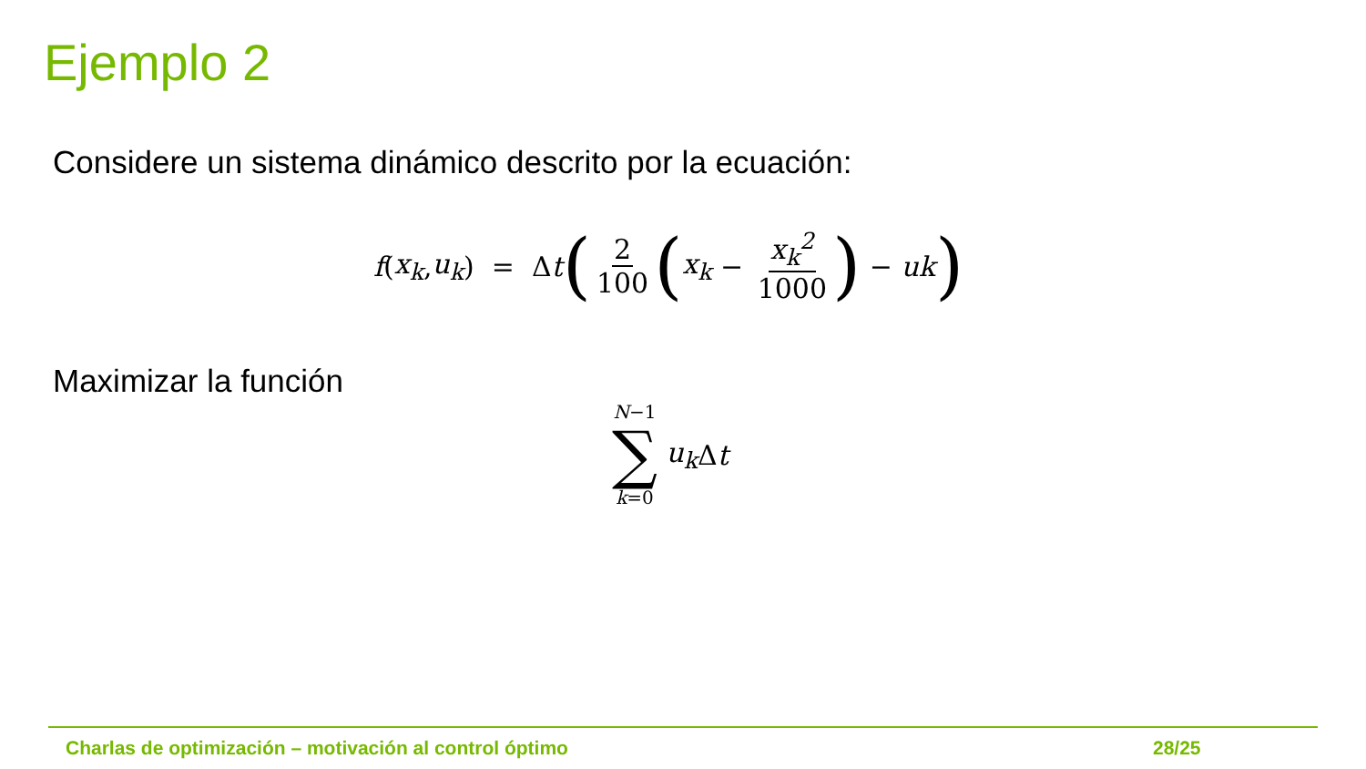Ejemplo 2
Considere un sistema dinámico descrito por la ecuación:
f (x<sub>k</sub>, u<sub>k</sub>) = Δ t (2 100 (x<sub>k</sub> − x<sub>k</sub><sup>2</sup> 1000) − uk)
Maximizar la función
N−1 ∑ k=0 u<sub>k</sub> Δ t
Charlas de optimización – motivación al control óptimo
28/25